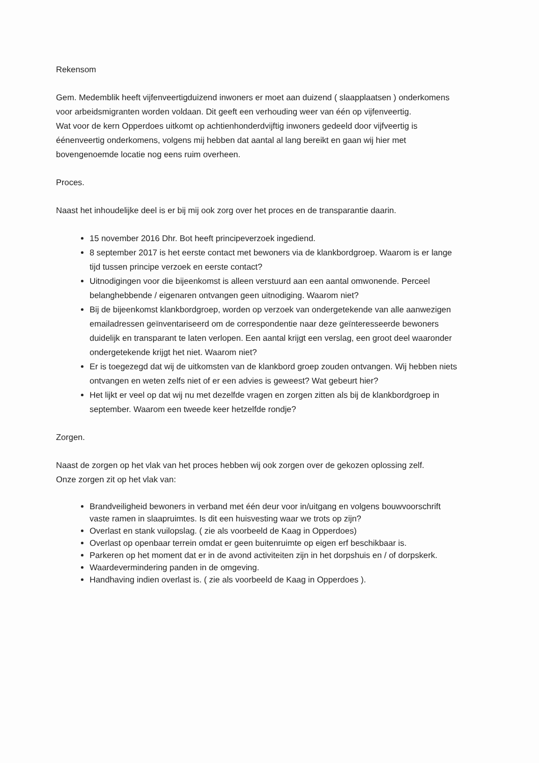Rekensom
Gem. Medemblik heeft vijfenveertigduizend inwoners er moet aan duizend ( slaapplaatsen ) onderkomens voor arbeidsmigranten worden voldaan. Dit geeft een verhouding weer van één op vijfenveertig.
Wat voor de kern Opperdoes uitkomt op achtienhonderdvijftig inwoners gedeeld door vijfveertig is éénenveertig onderkomens, volgens mij hebben dat aantal al lang bereikt en gaan wij hier met bovengenoemde locatie nog eens ruim overheen.
Proces.
Naast het inhoudelijke deel is er bij mij ook zorg over het proces en de transparantie daarin.
15 november 2016 Dhr. Bot heeft principeverzoek ingediend.
8 september 2017 is het eerste contact met bewoners via de klankbordgroep. Waarom is er lange tijd tussen principe verzoek en eerste contact?
Uitnodigingen voor die bijeenkomst is alleen verstuurd aan een aantal omwonende. Perceel belanghebbende / eigenaren ontvangen geen uitnodiging. Waarom niet?
Bij de bijeenkomst klankbordgroep, worden op verzoek van ondergetekende van alle aanwezigen emailadressen geïnventariseerd om de correspondentie naar deze geïnteresseerde bewoners duidelijk en transparant te laten verlopen. Een aantal krijgt een verslag, een groot deel waaronder ondergetekende krijgt het niet. Waarom niet?
Er is toegezegd dat wij de uitkomsten van de klankbord groep zouden ontvangen. Wij hebben niets ontvangen en weten zelfs niet of er een advies is geweest? Wat gebeurt hier?
Het lijkt er veel op dat wij nu met dezelfde vragen en zorgen zitten als bij de klankbordgroep in september. Waarom een tweede keer hetzelfde rondje?
Zorgen.
Naast de zorgen op het vlak van het proces hebben wij ook zorgen over de gekozen oplossing zelf.
Onze zorgen zit op het vlak van:
Brandveiligheid bewoners in verband met één deur voor in/uitgang en volgens bouwvoorschrift vaste ramen in slaapruimtes. Is dit een huisvesting waar we trots op zijn?
Overlast en stank vuilopslag. ( zie als voorbeeld de Kaag in Opperdoes)
Overlast op openbaar terrein omdat er geen buitenruimte op eigen erf beschikbaar is.
Parkeren op het moment dat er in de avond activiteiten zijn in het dorpshuis en / of dorpskerk.
Waardevermindering panden in de omgeving.
Handhaving indien overlast is. ( zie als voorbeeld de Kaag in Opperdoes ).